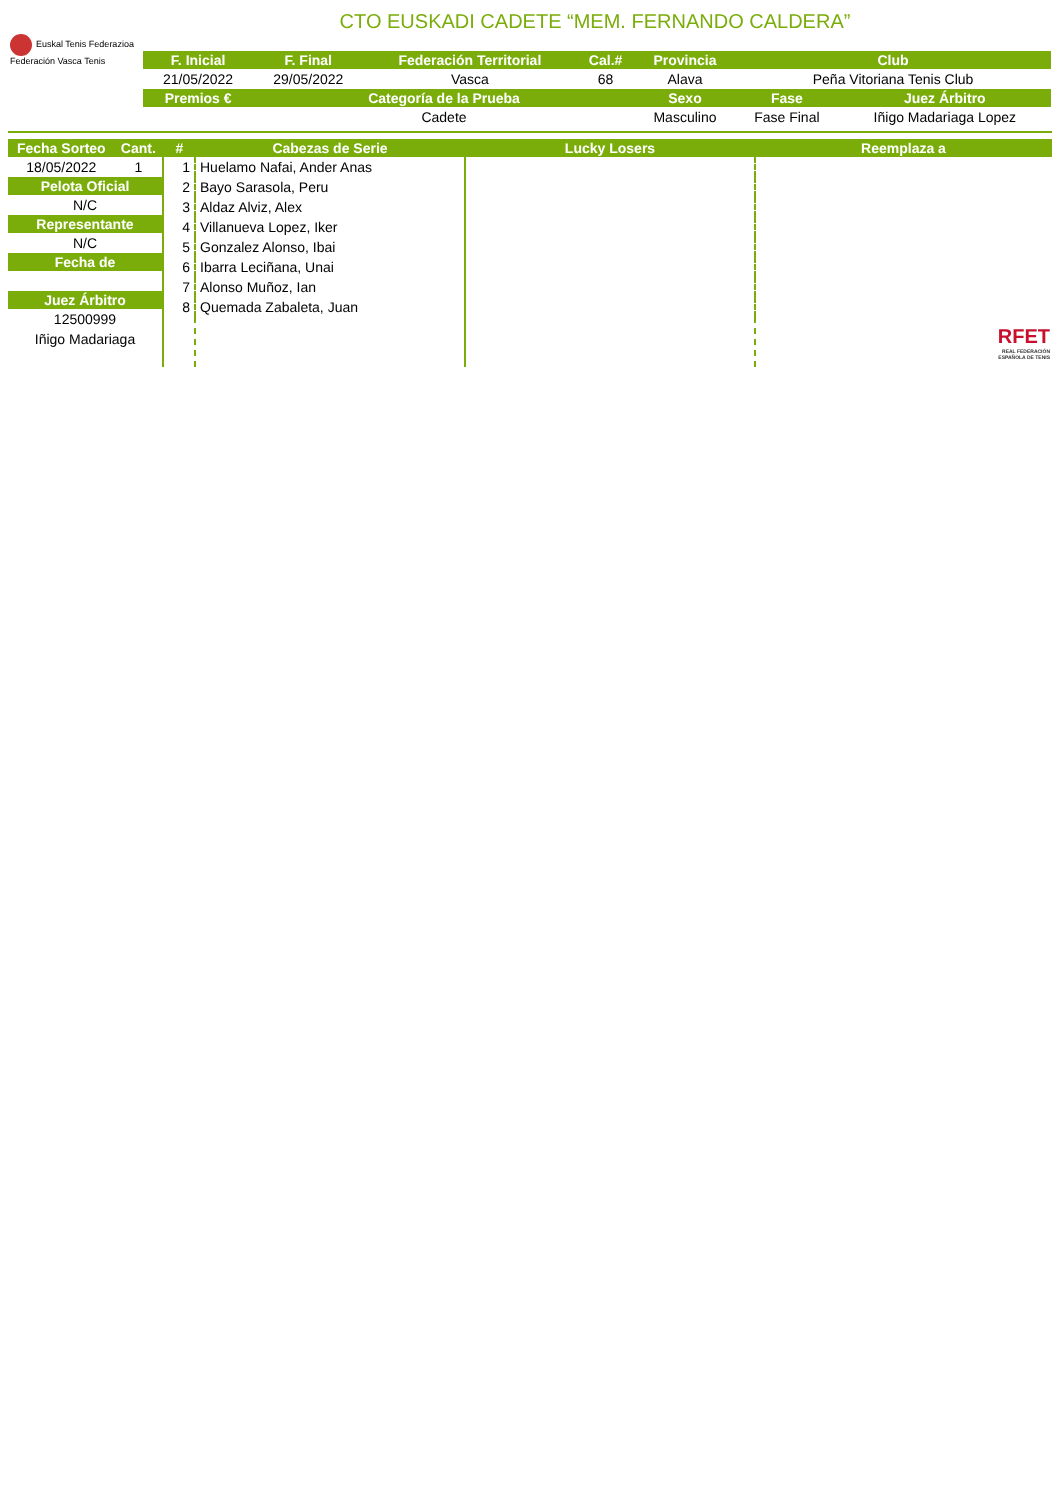CTO EUSKADI CADETE “MEM. FERNANDO CALDERA”
Euskal Tenis Federazioa
Federación Vasca Tenis
| F. Inicial | F. Final | Federación Territorial | Cal.# | Provincia | Club | |
| --- | --- | --- | --- | --- | --- | --- |
| 21/05/2022 | 29/05/2022 | Vasca | 68 | Alava | Peña Vitoriana Tenis Club | |
| Premios € | Categoría de la Prueba | | | Sexo | Fase | Juez Árbitro |
| | Cadete | | | Masculino | Fase Final | Iñigo Madariaga Lopez |
| Fecha Sorteo | Cant. |
| --- | --- |
| 18/05/2022 | 1 |
| Pelota Oficial | |
| N/C | |
| Representante | |
| N/C | |
| Fecha de | |
| Juez Árbitro | |
| 12500999 | |
| Iñigo Madariaga | |
| # | Cabezas de Serie | Lucky Losers | Reemplaza a |
| --- | --- | --- | --- |
| 1 | Huelamo Nafai, Ander Anas | | |
| 2 | Bayo Sarasola, Peru | | |
| 3 | Aldaz Alviz, Alex | | |
| 4 | Villanueva Lopez, Iker | | |
| 5 | Gonzalez Alonso, Ibai | | |
| 6 | Ibarra Leciñana, Unai | | |
| 7 | Alonso Muñoz, Ian | | |
| 8 | Quemada Zabaleta, Juan | | |
RFET
REAL FEDERACIÓN
ESPAÑOLA DE TENIS